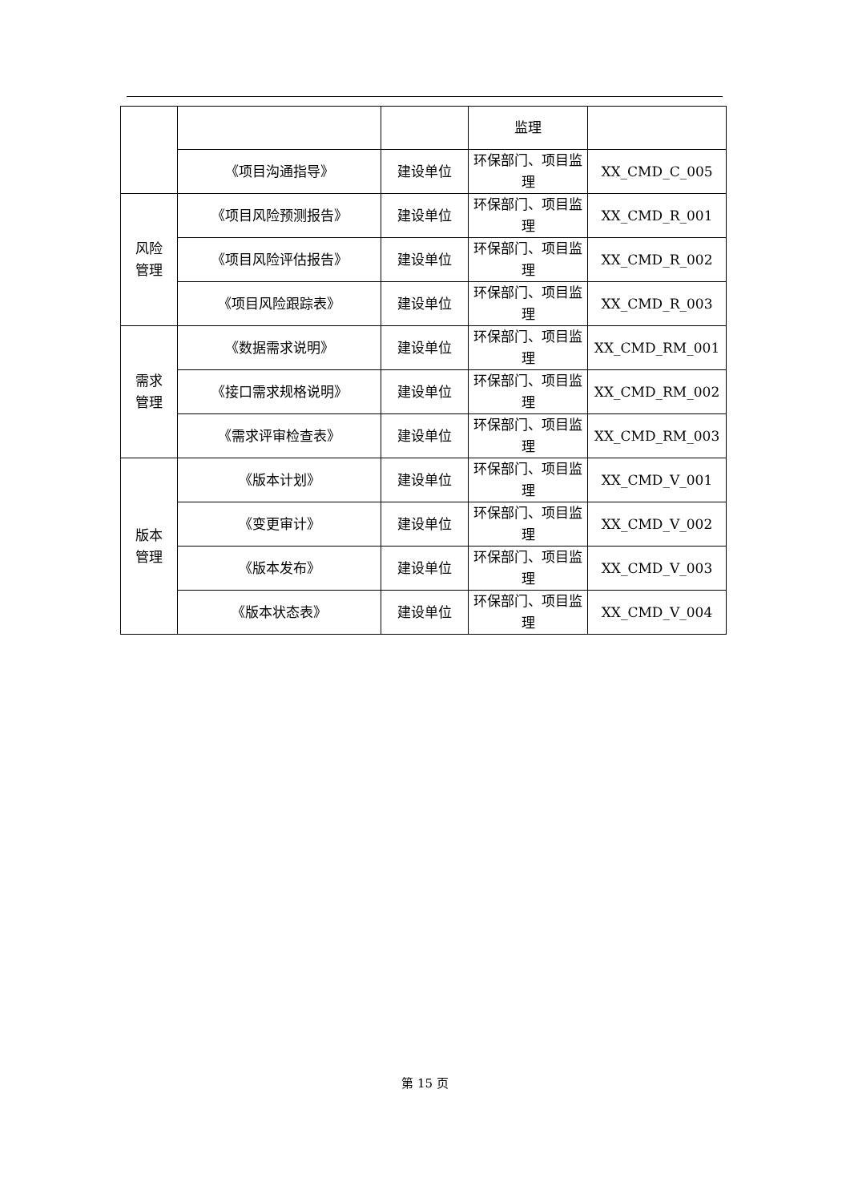| | | | 监理 | |
| | 《项目沟通指导》 | 建设单位 | 环保部门、项目监理 | XX_CMD_C_005 |
| 风险 管理 | 《项目风险预测报告》 | 建设单位 | 环保部门、项目监理 | XX_CMD_R_001 |
| | 《项目风险评估报告》 | 建设单位 | 环保部门、项目监理 | XX_CMD_R_002 |
| | 《项目风险跟踪表》 | 建设单位 | 环保部门、项目监理 | XX_CMD_R_003 |
| 需求 管理 | 《数据需求说明》 | 建设单位 | 环保部门、项目监理 | XX_CMD_RM_001 |
| | 《接口需求规格说明》 | 建设单位 | 环保部门、项目监理 | XX_CMD_RM_002 |
| | 《需求评审检查表》 | 建设单位 | 环保部门、项目监理 | XX_CMD_RM_003 |
| 版本 管理 | 《版本计划》 | 建设单位 | 环保部门、项目监理 | XX_CMD_V_001 |
| | 《变更审计》 | 建设单位 | 环保部门、项目监理 | XX_CMD_V_002 |
| | 《版本发布》 | 建设单位 | 环保部门、项目监理 | XX_CMD_V_003 |
| | 《版本状态表》 | 建设单位 | 环保部门、项目监理 | XX_CMD_V_004 |
第 15 页